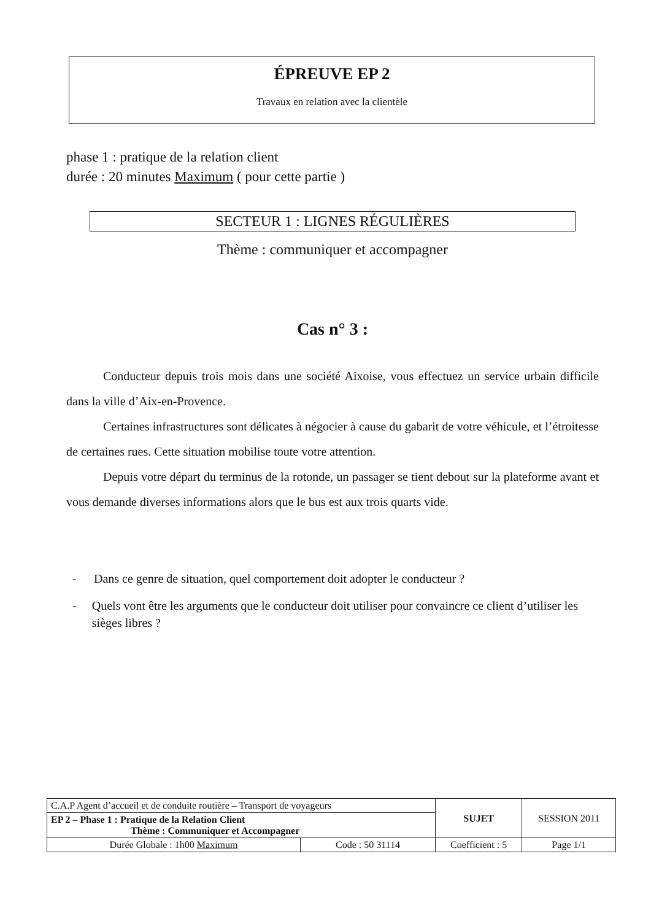ÉPREUVE EP 2
Travaux en relation avec la clientèle
phase 1 : pratique de la relation client
durée : 20 minutes Maximum ( pour cette partie )
SECTEUR 1 : LIGNES RÉGULIÈRES
Thème : communiquer et accompagner
Cas n° 3 :
Conducteur depuis trois mois dans une société Aixoise, vous effectuez un service urbain difficile dans la ville d’Aix-en-Provence.
Certaines infrastructures sont délicates à négocier à cause du gabarit de votre véhicule, et l’étroitesse de certaines rues. Cette situation mobilise toute votre attention.
Depuis votre départ du terminus de la rotonde, un passager se tient debout sur la plateforme avant et vous demande diverses informations alors que le bus est aux trois quarts vide.
- Dans ce genre de situation, quel comportement doit adopter le conducteur ?
- Quels vont être les arguments que le conducteur doit utiliser pour convaincre ce client d’utiliser les sièges libres ?
| C.A.P Agent d’accueil et de conduite routière – Transport de voyageurs | | SUJET | SESSION 2011 |
| EP 2 – Phase 1 : Pratique de la Relation Client Thème : Communiquer et Accompagner | | | |
| Durée Globale : 1h00 Maximum | Code : 50 31114 | Coefficient : 5 | Page 1/1 |